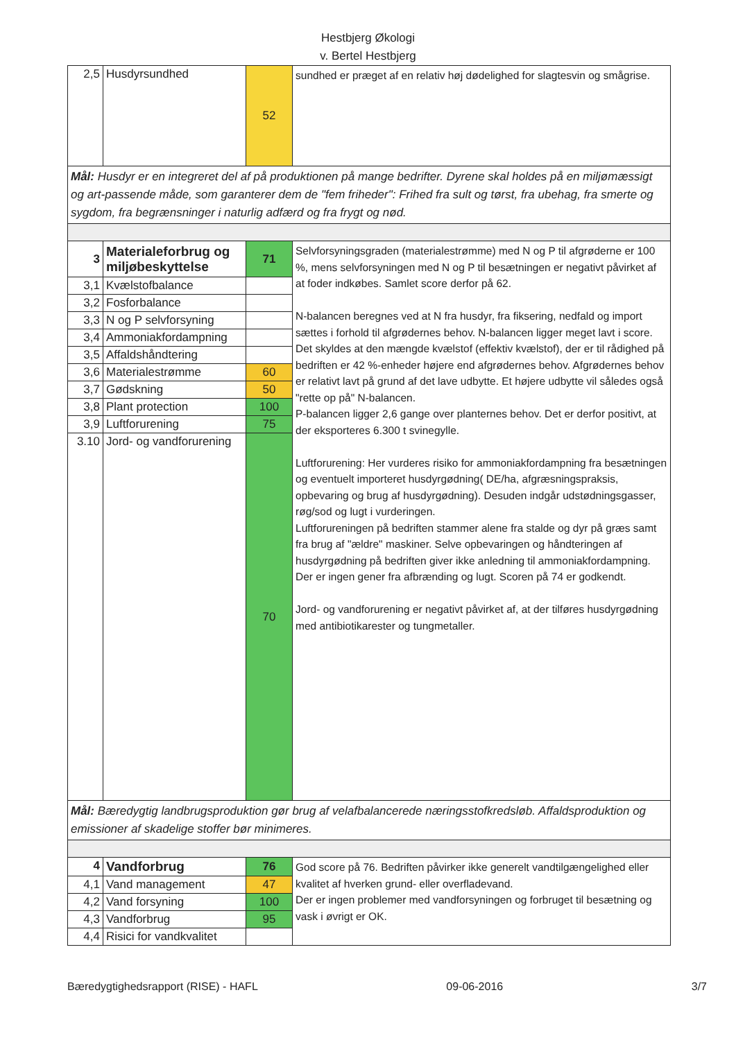Hestbjerg Økologi
v. Bertel Hestbjerg
| 2,5 | Husdyrsundhed | 52 | sundhed er præget af en relativ høj dødelighed for slagtesvin og smågrise. |
| Mål: Husdyr er en integreret del af på produktionen på mange bedrifter. Dyrene skal holdes på en miljømæssigt og art-passende måde, som garanterer dem de "fem friheder": Frihed fra sult og tørst, fra ubehag, fra smerte og sygdom, fra begrænsninger i naturlig adfærd og fra frygt og nød. | | | |
| 3 | Materialeforbrug og miljøbeskyttelse | 71 | Selvforsyningsgraden (materialestrømme) med N og P til afgrøderne er 100 %, mens selvforsyningen med N og P til besætningen er negativt påvirket af at foder indkøbes. Samlet score derfor på 62. N-balancen beregnes ved at N fra husdyr, fra fiksering, nedfald og import sættes i forhold til afgrødernes behov. N-balancen ligger meget lavt i score. Det skyldes at den mængde kvælstof (effektiv kvælstof), der er til rådighed på bedriften er 42 %-enheder højere end afgrødernes behov. Afgrødernes behov er relativt lavt på grund af det lave udbytte. Et højere udbytte vil således også "rette op på" N-balancen. P-balancen ligger 2,6 gange over planternes behov. Det er derfor positivt, at der eksporteres 6.300 t svinegylle. Luftforurening: Her vurderes risiko for ammoniakfordampning fra besætningen og eventuelt importeret husdyrgødning( DE/ha, afgræsningspraksis, opbevaring og brug af husdyrgødning). Desuden indgår udstødningsgasser, røg/sod og lugt i vurderingen. Luftforureningen på bedriften stammer alene fra stalde og dyr på græs samt fra brug af "ældre" maskiner. Selve opbevaringen og håndteringen af husdyrgødning på bedriften giver ikke anledning til ammoniakfordampning. Der er ingen gener fra afbrænding og lugt. Scoren på 74 er godkendt. Jord- og vandforurening er negativt påvirket af, at der tilføres husdyrgødning med antibiotikarester og tungmetaller. |
| 3,1 | Kvælstofbalance | | |
| 3,2 | Fosforbalance | | |
| 3,3 | N og P selvforsyning | | |
| 3,4 | Ammoniakfordampning | | |
| 3,5 | Affaldshåndtering | | |
| 3,6 | Materialestrømme | 60 | |
| 3,7 | Gødskning | 50 | |
| 3,8 | Plant protection | 100 | |
| 3,9 | Luftforurening | 75 | |
| 3.10 | Jord- og vandforurening | 70 | |
| Mål: Bæredygtig landbrugsproduktion gør brug af velafbalancerede næringsstofkredsløb. Affaldsproduktion og emissioner af skadelige stoffer bør minimeres. | | | |
| 4 | Vandforbrug | 76 | God score på 76. Bedriften påvirker ikke generelt vandtilgængelighed eller kvalitet af hverken grund- eller overfladevand. Der er ingen problemer med vandforsyningen og forbruget til besætning og vask i øvrigt er OK. |
| 4,1 | Vand management | 47 | |
| 4,2 | Vand forsyning | 100 | |
| 4,3 | Vandforbrug | 95 | |
| 4,4 | Risici for vandkvalitet | | |
Bæredygtighedsrapport (RISE) - HAFL 09-06-2016 3/7